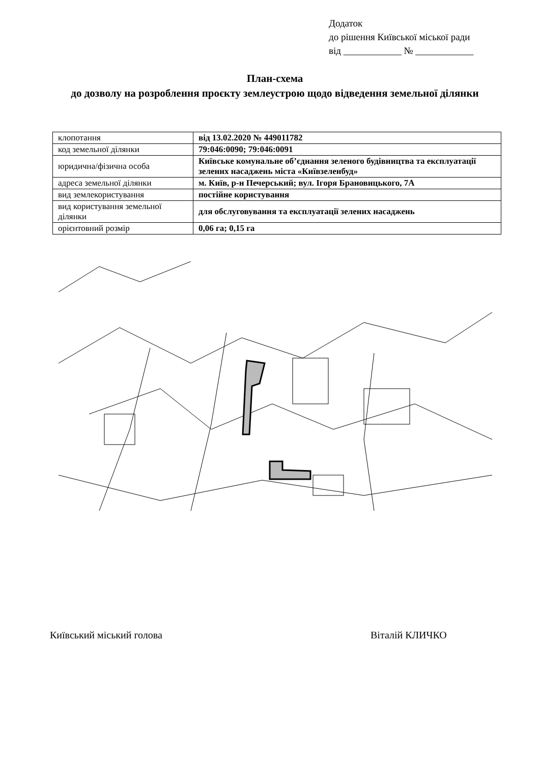Додаток
до рішення Київської міської ради
від ____________ № ____________
План-схема
до дозволу на розроблення проєкту землеустрою щодо відведення земельної ділянки
| клопотання | від 13.02.2020 № 449011782 |
| код земельної ділянки | 79:046:0090; 79:046:0091 |
| юридична/фізична особа | Київське комунальне об’єднання зеленого будівництва та експлуатації зелених насаджень міста «Київзеленбуд» |
| адреса земельної ділянки | м. Київ, р-н Печерський; вул. Ігоря Брановицького, 7А |
| вид землекористування | постійне користування |
| вид користування земельної ділянки | для обслуговування та експлуатації зелених насаджень |
| орієнтовний розмір | 0,06 га; 0,15 га |
Київський міський голова Віталій КЛИЧКО